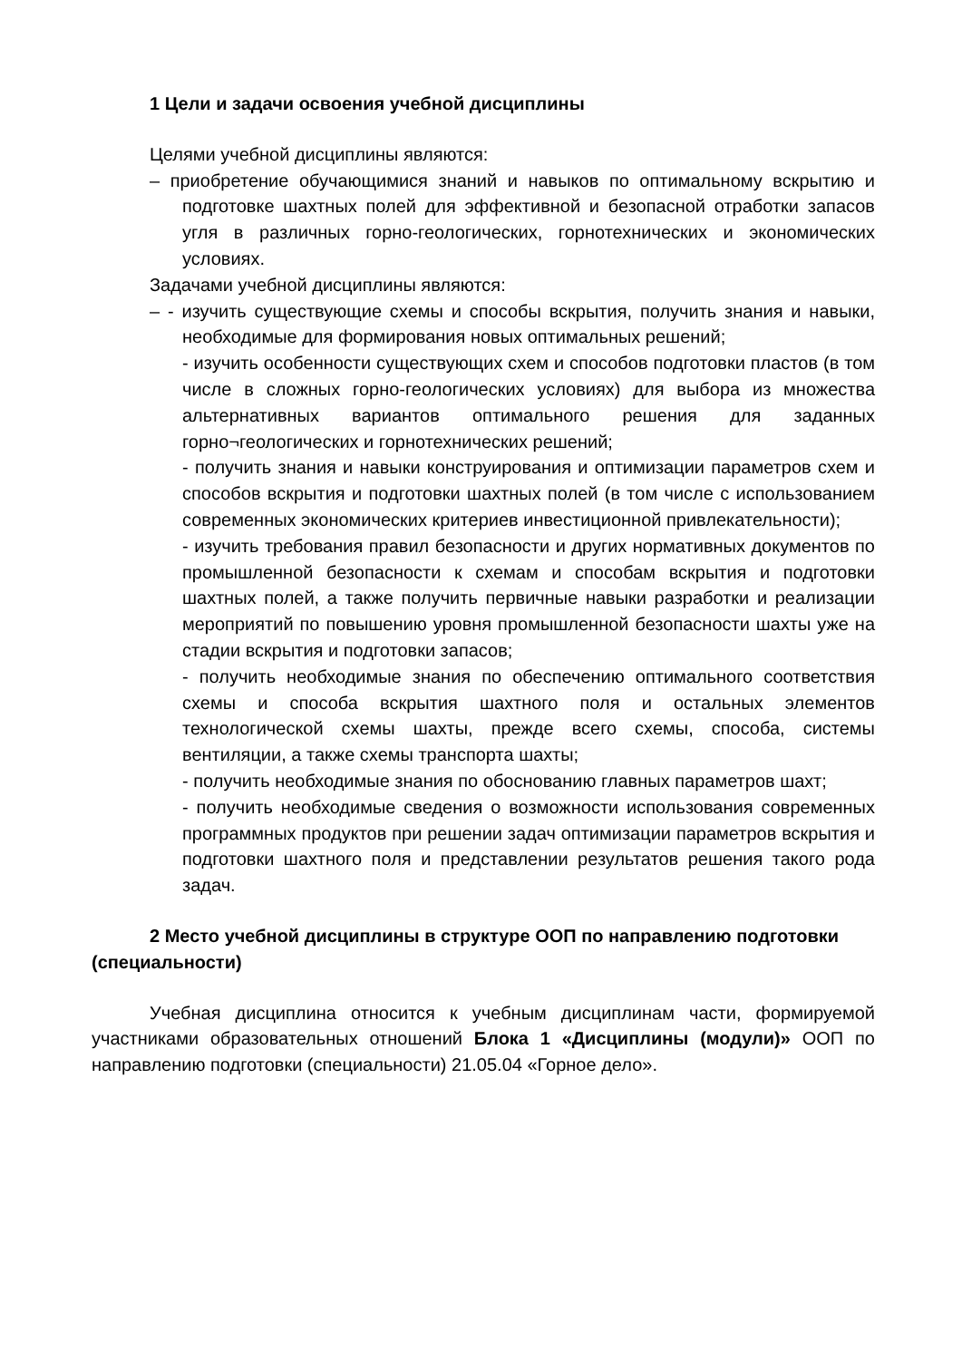1 Цели и задачи освоения учебной дисциплины
Целями учебной дисциплины являются:
– приобретение обучающимися знаний и навыков по оптимальному вскрытию и подготовке шахтных полей для эффективной и безопасной отработки запасов угля в различных горно-геологических, горнотехнических и экономических условиях.
Задачами учебной дисциплины являются:
– - изучить существующие схемы и способы вскрытия, получить знания и навыки, необходимые для формирования новых оптимальных решений;
- изучить особенности существующих схем и способов подготовки пластов (в том числе в сложных горно-геологических условиях) для выбора из множества альтернативных вариантов оптимального решения для заданных горно¬геологических и горнотехнических решений;
- получить знания и навыки конструирования и оптимизации параметров схем и способов вскрытия и подготовки шахтных полей (в том числе с использованием современных экономических критериев инвестиционной привлекательности);
- изучить требования правил безопасности и других нормативных документов по промышленной безопасности к схемам и способам вскрытия и подготовки шахтных полей, а также получить первичные навыки разработки и реализации мероприятий по повышению уровня промышленной безопасности шахты уже на стадии вскрытия и подготовки запасов;
- получить необходимые знания по обеспечению оптимального соответствия схемы и способа вскрытия шахтного поля и остальных элементов технологической схемы шахты, прежде всего схемы, способа, системы вентиляции, а также схемы транспорта шахты;
- получить необходимые знания по обоснованию главных параметров шахт;
- получить необходимые сведения о возможности использования современных программных продуктов при решении задач оптимизации параметров вскрытия и подготовки шахтного поля и представлении результатов решения такого рода задач.
2 Место учебной дисциплины в структуре ООП по направлению подготовки (специальности)
Учебная дисциплина относится к учебным дисциплинам части, формируемой участниками образовательных отношений Блока 1 «Дисциплины (модули)» ООП по направлению подготовки (специальности) 21.05.04 «Горное дело».